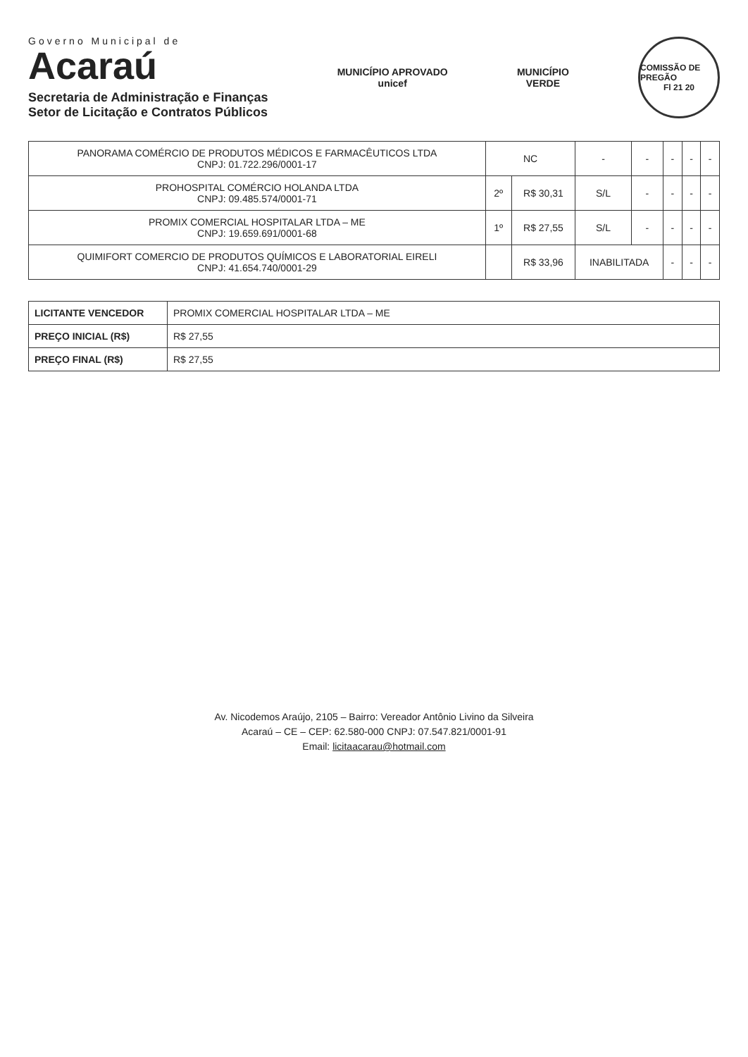Governo Municipal de
Acaraú
Secretaria de Administração e Finanças
Setor de Licitação e Contratos Públicos
MUNICÍPIO APROVADO
unicef
MUNICÍPIO
VERDE
COMISSÃO DE PREGÃO
Fl 21 20
| PANORAMA COMÉRCIO DE PRODUTOS MÉDICOS E FARMACÊUTICOS LTDA CNPJ: 01.722.296/0001-17 | NC | | - | - | - | - | - |
| PROHOSPITAL COMÉRCIO HOLANDA LTDA CNPJ: 09.485.574/0001-71 | 2º | R$ 30,31 | S/L | - | - | - | - |
| PROMIX COMERCIAL HOSPITALAR LTDA – ME CNPJ: 19.659.691/0001-68 | 1º | R$ 27,55 | S/L | - | - | - | - |
| QUIMIFORT COMERCIO DE PRODUTOS QUÍMICOS E LABORATORIAL EIRELI CNPJ: 41.654.740/0001-29 | | R$ 33,96 | INABILITADA | | - | - | - |
| LICITANTE VENCEDOR | PROMIX COMERCIAL HOSPITALAR LTDA – ME |
| PREÇO INICIAL (R$) | R$ 27,55 |
| PREÇO FINAL (R$) | R$ 27,55 |
Av. Nicodemos Araújo, 2105 – Bairro: Vereador Antônio Livino da Silveira
Acaraú – CE – CEP: 62.580-000 CNPJ: 07.547.821/0001-91
Email: licitaacarau@hotmail.com